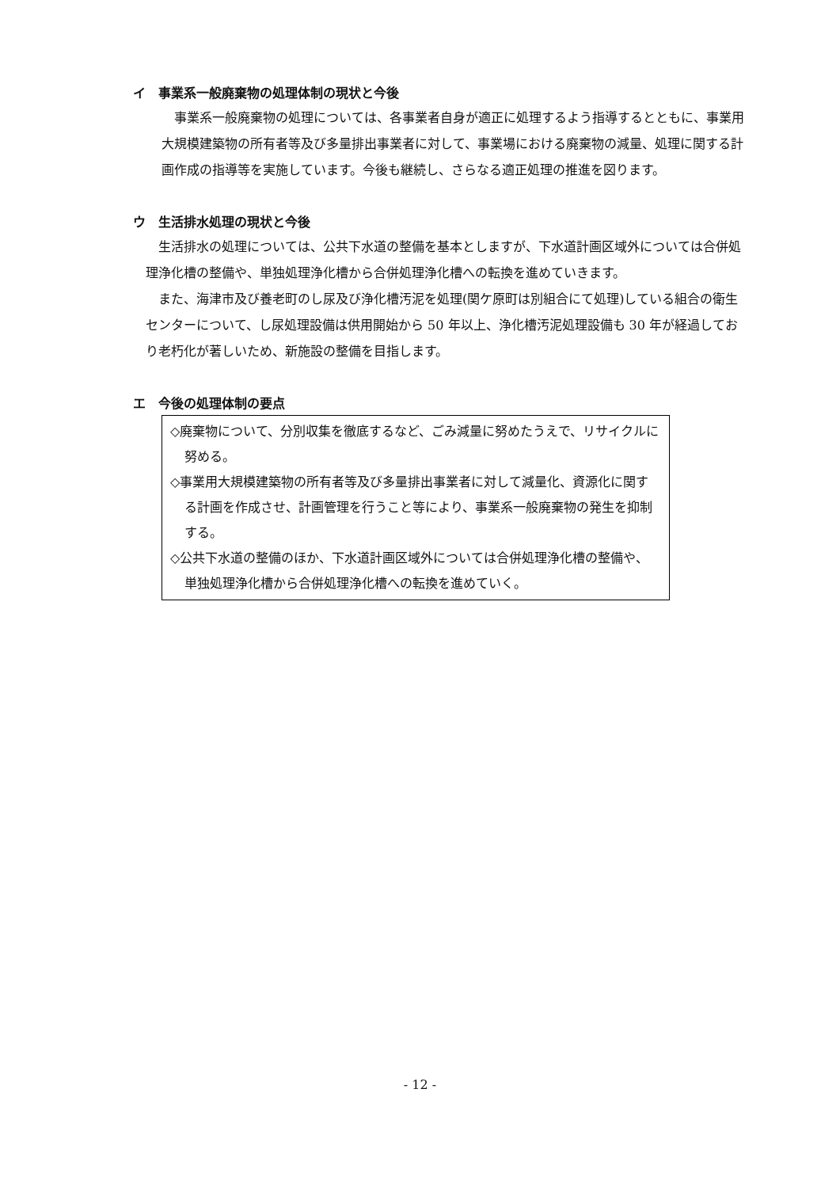イ　事業系一般廃棄物の処理体制の現状と今後
　事業系一般廃棄物の処理については、各事業者自身が適正に処理するよう指導するとともに、事業用大規模建築物の所有者等及び多量排出事業者に対して、事業場における廃棄物の減量、処理に関する計画作成の指導等を実施しています。今後も継続し、さらなる適正処理の推進を図ります。
ウ　生活排水処理の現状と今後
　生活排水の処理については、公共下水道の整備を基本としますが、下水道計画区域外については合併処理浄化槽の整備や、単独処理浄化槽から合併処理浄化槽への転換を進めていきます。
　また、海津市及び養老町のし尿及び浄化槽汚泥を処理(関ケ原町は別組合にて処理)している組合の衛生センターについて、し尿処理設備は供用開始から 50 年以上、浄化槽汚泥処理設備も 30 年が経過しており老朽化が著しいため、新施設の整備を目指します。
エ　今後の処理体制の要点
◇廃棄物について、分別収集を徹底するなど、ごみ減量に努めたうえで、リサイクルに努める。
◇事業用大規模建築物の所有者等及び多量排出事業者に対して減量化、資源化に関する計画を作成させ、計画管理を行うこと等により、事業系一般廃棄物の発生を抑制する。
◇公共下水道の整備のほか、下水道計画区域外については合併処理浄化槽の整備や、単独処理浄化槽から合併処理浄化槽への転換を進めていく。
- 12 -